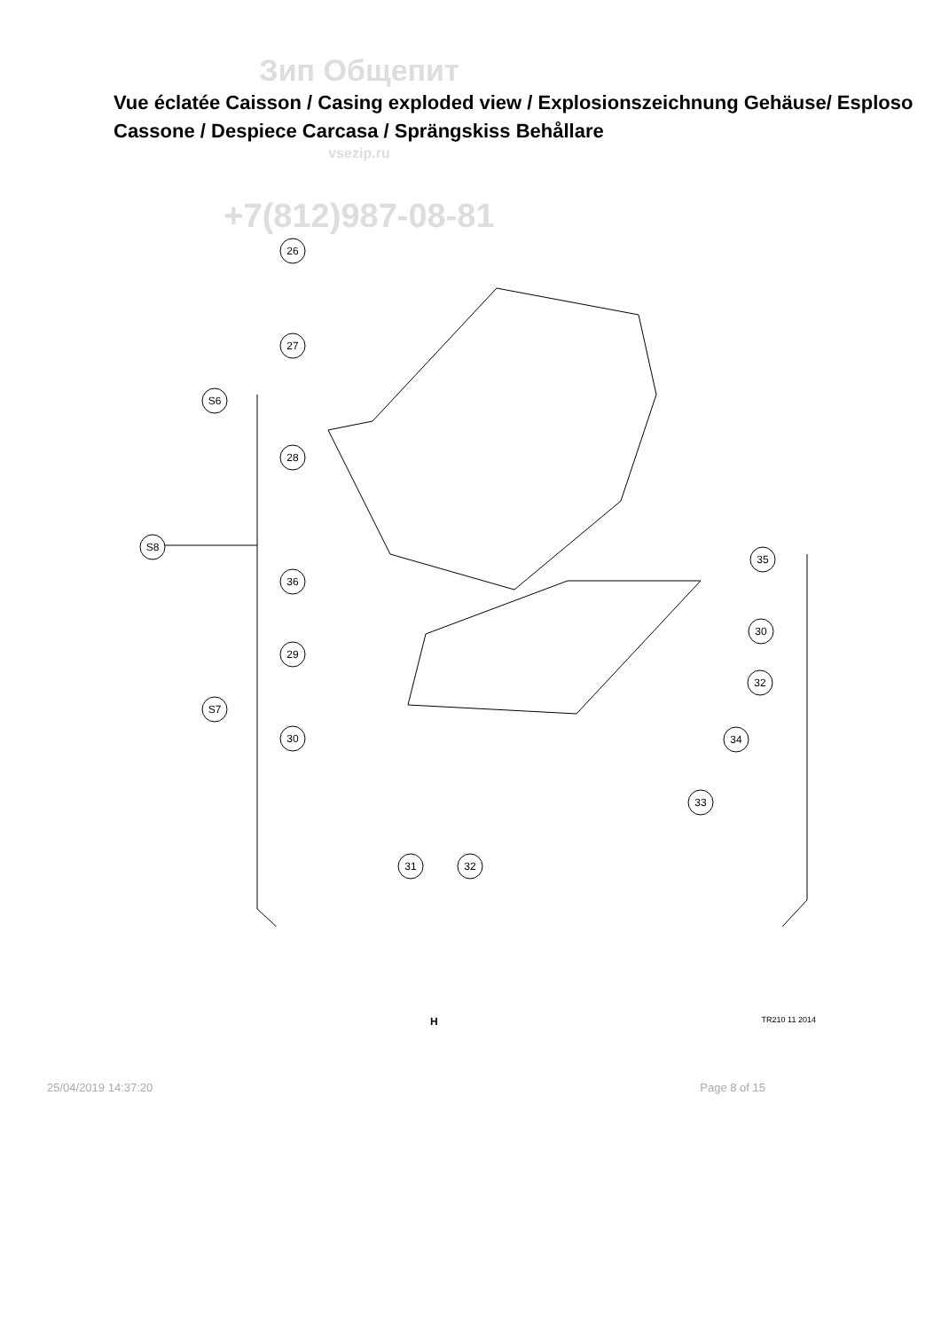Зип Общепит
Vue éclatée Caisson / Casing exploded view / Explosionszeichnung Gehäuse/ Esploso Cassone / Despiece Carcasa / Sprängskiss Behållare
vsezip.ru
+7(812)987-08-81
26
27
S6
28
S8
36
29
S7
30
31
32
35
30
32
34
33
H TR210 11 2014
25/04/2019 14:37:20 Page 8 of 15